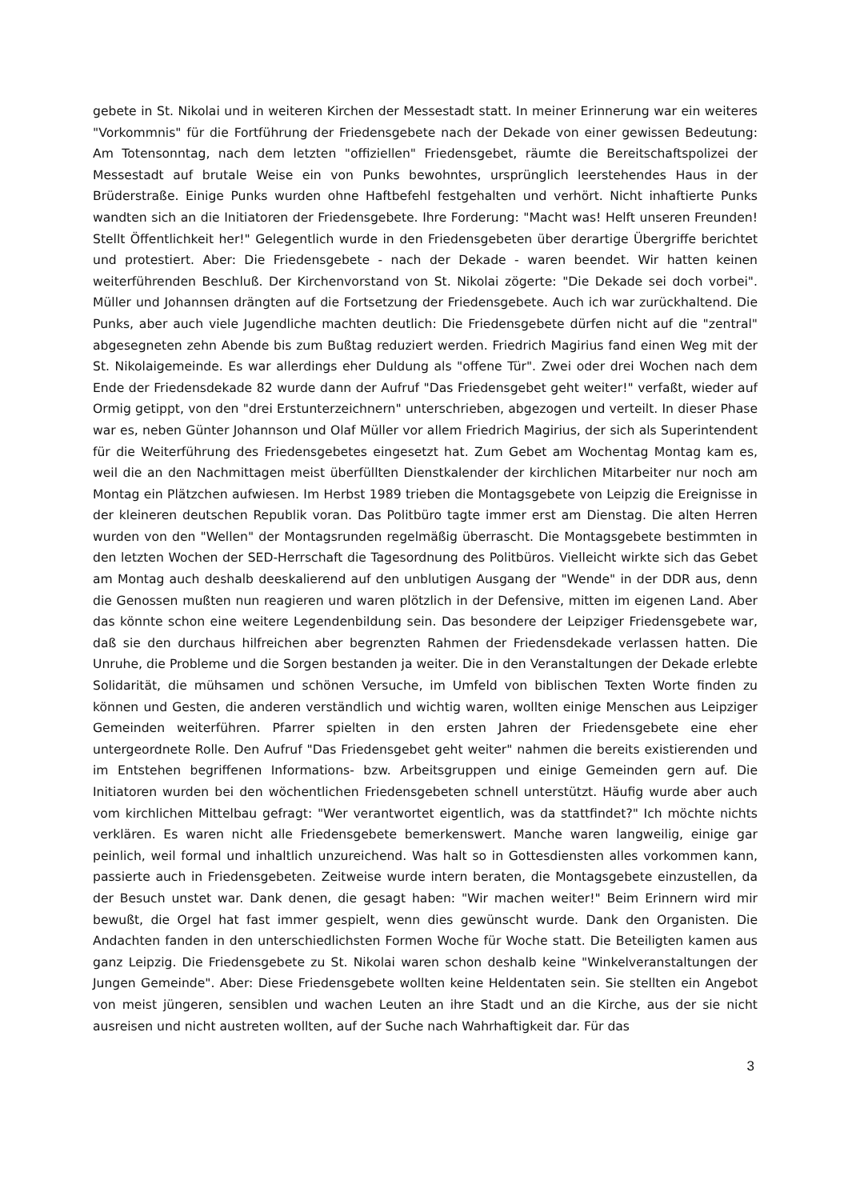gebete in St. Nikolai und in weiteren Kirchen der Messestadt statt. In meiner Erinnerung war ein weiteres "Vorkommnis" für die Fortführung der Friedensgebete nach der Dekade von einer gewissen Bedeutung: Am Totensonntag, nach dem letzten "offiziellen" Friedensgebet, räumte die Bereitschaftspolizei der Messestadt auf brutale Weise ein von Punks bewohntes, ursprünglich leerstehendes Haus in der Brüderstraße. Einige Punks wurden ohne Haftbefehl festgehalten und verhört. Nicht inhaftierte Punks wandten sich an die Initiatoren der Friedensgebete. Ihre Forderung: "Macht was! Helft unseren Freunden! Stellt Öffentlichkeit her!" Gelegentlich wurde in den Friedensgebeten über derartige Übergriffe berichtet und protestiert. Aber: Die Friedensgebete - nach der Dekade - waren beendet. Wir hatten keinen weiterführenden Beschluß. Der Kirchenvorstand von St. Nikolai zögerte: "Die Dekade sei doch vorbei". Müller und Johannsen drängten auf die Fortsetzung der Friedensgebete. Auch ich war zurückhaltend. Die Punks, aber auch viele Jugendliche machten deutlich: Die Friedensgebete dürfen nicht auf die "zentral" abgesegneten zehn Abende bis zum Bußtag reduziert werden. Friedrich Magirius fand einen Weg mit der St. Nikolaigemeinde. Es war allerdings eher Duldung als "offene Tür". Zwei oder drei Wochen nach dem Ende der Friedensdekade 82 wurde dann der Aufruf "Das Friedensgebet geht weiter!" verfaßt, wieder auf Ormig getippt, von den "drei Erstunterzeichnern" unterschrieben, abgezogen und verteilt. In dieser Phase war es, neben Günter Johannson und Olaf Müller vor allem Friedrich Magirius, der sich als Superintendent für die Weiterführung des Friedensgebetes eingesetzt hat. Zum Gebet am Wochentag Montag kam es, weil die an den Nachmittagen meist überfüllten Dienstkalender der kirchlichen Mitarbeiter nur noch am Montag ein Plätzchen aufwiesen. Im Herbst 1989 trieben die Montagsgebete von Leipzig die Ereignisse in der kleineren deutschen Republik voran. Das Politbüro tagte immer erst am Dienstag. Die alten Herren wurden von den "Wellen" der Montagsrunden regelmäßig überrascht. Die Montagsgebete bestimmten in den letzten Wochen der SED-Herrschaft die Tagesordnung des Politbüros. Vielleicht wirkte sich das Gebet am Montag auch deshalb deeskalierend auf den unblutigen Ausgang der "Wende" in der DDR aus, denn die Genossen mußten nun reagieren und waren plötzlich in der Defensive, mitten im eigenen Land. Aber das könnte schon eine weitere Legendenbildung sein. Das besondere der Leipziger Friedensgebete war, daß sie den durchaus hilfreichen aber begrenzten Rahmen der Friedensdekade verlassen hatten. Die Unruhe, die Probleme und die Sorgen bestanden ja weiter. Die in den Veranstaltungen der Dekade erlebte Solidarität, die mühsamen und schönen Versuche, im Umfeld von biblischen Texten Worte finden zu können und Gesten, die anderen verständlich und wichtig waren, wollten einige Menschen aus Leipziger Gemeinden weiterführen. Pfarrer spielten in den ersten Jahren der Friedensgebete eine eher untergeordnete Rolle. Den Aufruf "Das Friedensgebet geht weiter" nahmen die bereits existierenden und im Entstehen begriffenen Informations- bzw. Arbeitsgruppen und einige Gemeinden gern auf. Die Initiatoren wurden bei den wöchentlichen Friedensgebeten schnell unterstützt. Häufig wurde aber auch vom kirchlichen Mittelbau gefragt: "Wer verantwortet eigentlich, was da stattfindet?" Ich möchte nichts verklären. Es waren nicht alle Friedensgebete bemerkenswert. Manche waren langweilig, einige gar peinlich, weil formal und inhaltlich unzureichend. Was halt so in Gottesdiensten alles vorkommen kann, passierte auch in Friedensgebeten. Zeitweise wurde intern beraten, die Montagsgebete einzustellen, da der Besuch unstet war. Dank denen, die gesagt haben: "Wir machen weiter!" Beim Erinnern wird mir bewußt, die Orgel hat fast immer gespielt, wenn dies gewünscht wurde. Dank den Organisten. Die Andachten fanden in den unterschiedlichsten Formen Woche für Woche statt. Die Beteiligten kamen aus ganz Leipzig. Die Friedensgebete zu St. Nikolai waren schon deshalb keine "Winkelveranstaltungen der Jungen Gemeinde". Aber: Diese Friedensgebete wollten keine Heldentaten sein. Sie stellten ein Angebot von meist jüngeren, sensiblen und wachen Leuten an ihre Stadt und an die Kirche, aus der sie nicht ausreisen und nicht austreten wollten, auf der Suche nach Wahrhaftigkeit dar. Für das
3